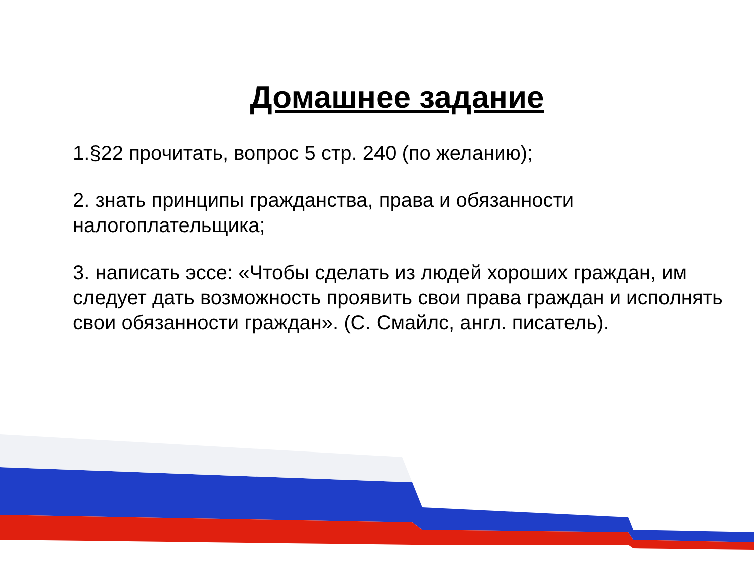Домашнее задание
1.§22 прочитать, вопрос 5 стр. 240 (по желанию);
2. знать принципы гражданства, права и обязанности налогоплательщика;
3. написать эссе: «Чтобы сделать из людей хороших граждан, им следует дать возможность проявить свои права граждан и исполнять свои обязанности граждан». (С. Смайлс, англ. писатель).